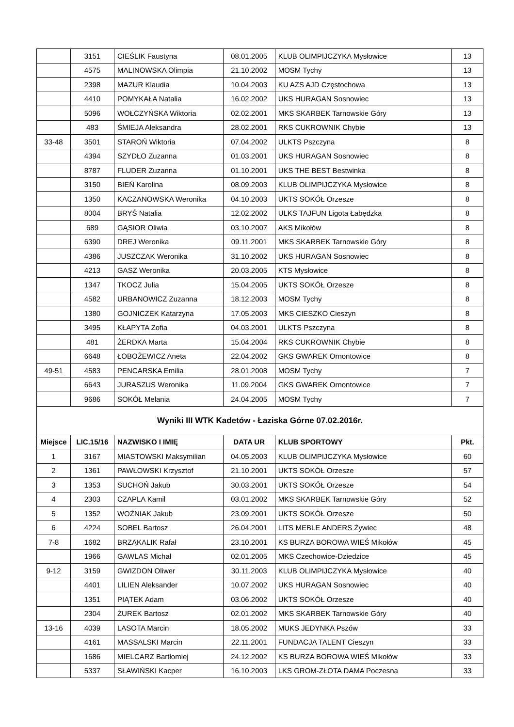| | 3151 | CIEŚLIK Faustyna | 08.01.2005 | KLUB OLIMPIJCZYKA Mysłowice | 13 |
| | 4575 | MALINOWSKA Olimpia | 21.10.2002 | MOSM Tychy | 13 |
| | 2398 | MAZUR Klaudia | 10.04.2003 | KU AZS AJD Częstochowa | 13 |
| | 4410 | POMYKAŁA Natalia | 16.02.2002 | UKS HURAGAN Sosnowiec | 13 |
| | 5096 | WOŁCZYŃSKA Wiktoria | 02.02.2001 | MKS SKARBEK Tarnowskie Góry | 13 |
| | 483 | ŚMIEJA Aleksandra | 28.02.2001 | RKS CUKROWNIK Chybie | 13 |
| 33-48 | 3501 | STAROŃ Wiktoria | 07.04.2002 | ULKTS Pszczyna | 8 |
| | 4394 | SZYDŁO Zuzanna | 01.03.2001 | UKS HURAGAN Sosnowiec | 8 |
| | 8787 | FLUDER Zuzanna | 01.10.2001 | UKS THE BEST Bestwinka | 8 |
| | 3150 | BIEŃ Karolina | 08.09.2003 | KLUB OLIMPIJCZYKA Mysłowice | 8 |
| | 1350 | KACZANOWSKA Weronika | 04.10.2003 | UKTS SOKÓŁ Orzesze | 8 |
| | 8004 | BRYŚ Natalia | 12.02.2002 | ULKS TAJFUN Ligota Łabędzka | 8 |
| | 689 | GĄSIOR Oliwia | 03.10.2007 | AKS Mikołów | 8 |
| | 6390 | DREJ Weronika | 09.11.2001 | MKS SKARBEK Tarnowskie Góry | 8 |
| | 4386 | JUSZCZAK Weronika | 31.10.2002 | UKS HURAGAN Sosnowiec | 8 |
| | 4213 | GASZ Weronika | 20.03.2005 | KTS Mysłowice | 8 |
| | 1347 | TKOCZ Julia | 15.04.2005 | UKTS SOKÓŁ Orzesze | 8 |
| | 4582 | URBANOWICZ Zuzanna | 18.12.2003 | MOSM Tychy | 8 |
| | 1380 | GOJNICZEK Katarzyna | 17.05.2003 | MKS CIESZKO Cieszyn | 8 |
| | 3495 | KŁAPYTA Zofia | 04.03.2001 | ULKTS Pszczyna | 8 |
| | 481 | ŻERDKA Marta | 15.04.2004 | RKS CUKROWNIK Chybie | 8 |
| | 6648 | ŁOBOŻEWICZ Aneta | 22.04.2002 | GKS GWAREK Ornontowice | 8 |
| 49-51 | 4583 | PENCARSKA Emilia | 28.01.2008 | MOSM Tychy | 7 |
| | 6643 | JURASZUS Weronika | 11.09.2004 | GKS GWAREK Ornontowice | 7 |
| | 9686 | SOKÓŁ Melania | 24.04.2005 | MOSM Tychy | 7 |
| Wyniki III WTK Kadetów - Łaziska Górne 07.02.2016r. | | | | | |
| Miejsce | LIC.15/16 | NAZWISKO I IMIĘ | DATA UR | KLUB SPORTOWY | Pkt. |
| 1 | 3167 | MIASTOWSKI Maksymilian | 04.05.2003 | KLUB OLIMPIJCZYKA Mysłowice | 60 |
| 2 | 1361 | PAWŁOWSKI Krzysztof | 21.10.2001 | UKTS SOKÓŁ Orzesze | 57 |
| 3 | 1353 | SUCHOŃ Jakub | 30.03.2001 | UKTS SOKÓŁ Orzesze | 54 |
| 4 | 2303 | CZAPLA Kamil | 03.01.2002 | MKS SKARBEK Tarnowskie Góry | 52 |
| 5 | 1352 | WOŹNIAK Jakub | 23.09.2001 | UKTS SOKÓŁ Orzesze | 50 |
| 6 | 4224 | SOBEL Bartosz | 26.04.2001 | LITS MEBLE ANDERS Żywiec | 48 |
| 7-8 | 1682 | BRZĄKALIK Rafał | 23.10.2001 | KS BURZA BOROWA WIEŚ Mikołów | 45 |
| | 1966 | GAWLAS Michał | 02.01.2005 | MKS Czechowice-Dziedzice | 45 |
| 9-12 | 3159 | GWIZDON Oliwer | 30.11.2003 | KLUB OLIMPIJCZYKA Mysłowice | 40 |
| | 4401 | LILIEN Aleksander | 10.07.2002 | UKS HURAGAN Sosnowiec | 40 |
| | 1351 | PIĄTEK Adam | 03.06.2002 | UKTS SOKÓŁ Orzesze | 40 |
| | 2304 | ŻUREK Bartosz | 02.01.2002 | MKS SKARBEK Tarnowskie Góry | 40 |
| 13-16 | 4039 | LASOTA Marcin | 18.05.2002 | MUKS JEDYNKA Pszów | 33 |
| | 4161 | MASSALSKI Marcin | 22.11.2001 | FUNDACJA TALENT Cieszyn | 33 |
| | 1686 | MIELCARZ Bartłomiej | 24.12.2002 | KS BURZA BOROWA WIEŚ Mikołów | 33 |
| | 5337 | SŁAWIŃSKI Kacper | 16.10.2003 | LKS GROM-ZŁOTA DAMA Poczesna | 33 |